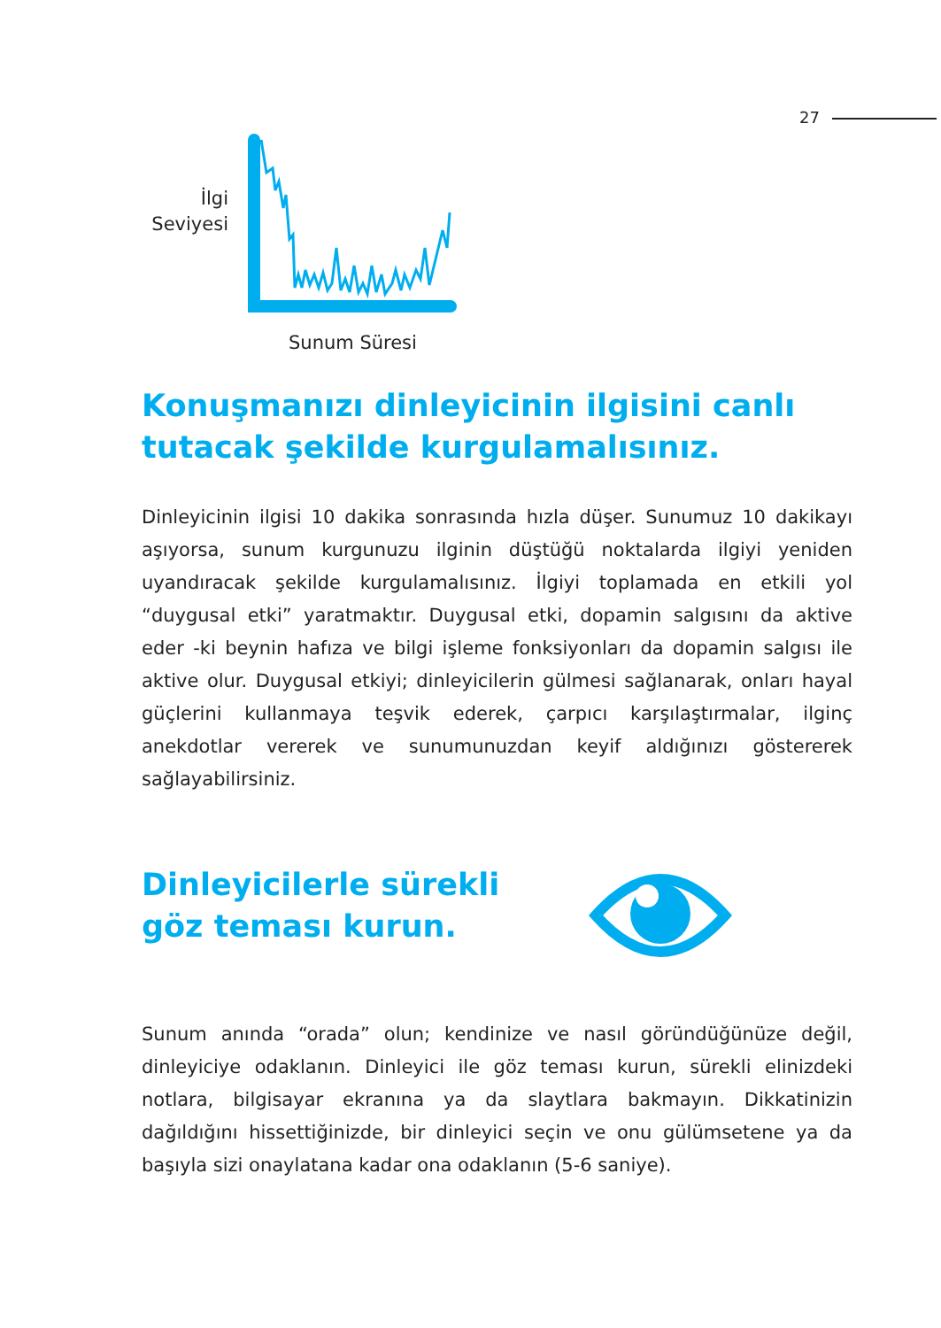27
İlgi
Seviyesi
Sunum Süresi
Konuşmanızı dinleyicinin ilgisini canlı
tutacak şekilde kurgulamalısınız.
Dinleyicinin ilgisi 10 dakika sonrasında hızla düşer. Sunumuz 10 dakikayı aşıyorsa, sunum kurgunuzu ilginin düştüğü noktalarda ilgiyi yeniden uyandıracak şekilde kurgulamalısınız. İlgiyi toplamada en etkili yol “duygusal etki” yaratmaktır. Duygusal etki, dopamin salgısını da aktive eder -ki beynin hafıza ve bilgi işleme fonksiyonları da dopamin salgısı ile aktive olur. Duygusal etkiyi; dinleyicilerin gülmesi sağlanarak, onları hayal güçlerini kullanmaya teşvik ederek, çarpıcı karşılaştırmalar, ilginç anekdotlar vererek ve sunumunuzdan keyif aldığınızı göstererek sağlayabilirsiniz.
Dinleyicilerle sürekli
göz teması kurun.
Sunum anında “orada” olun; kendinize ve nasıl göründüğünüze değil, dinleyiciye odaklanın. Dinleyici ile göz teması kurun, sürekli elinizdeki notlara, bilgisayar ekranına ya da slaytlara bakmayın. Dikkatinizin dağıldığını hissettiğinizde, bir dinleyici seçin ve onu gülümsetene ya da başıyla sizi onaylatana kadar ona odaklanın (5-6 saniye).